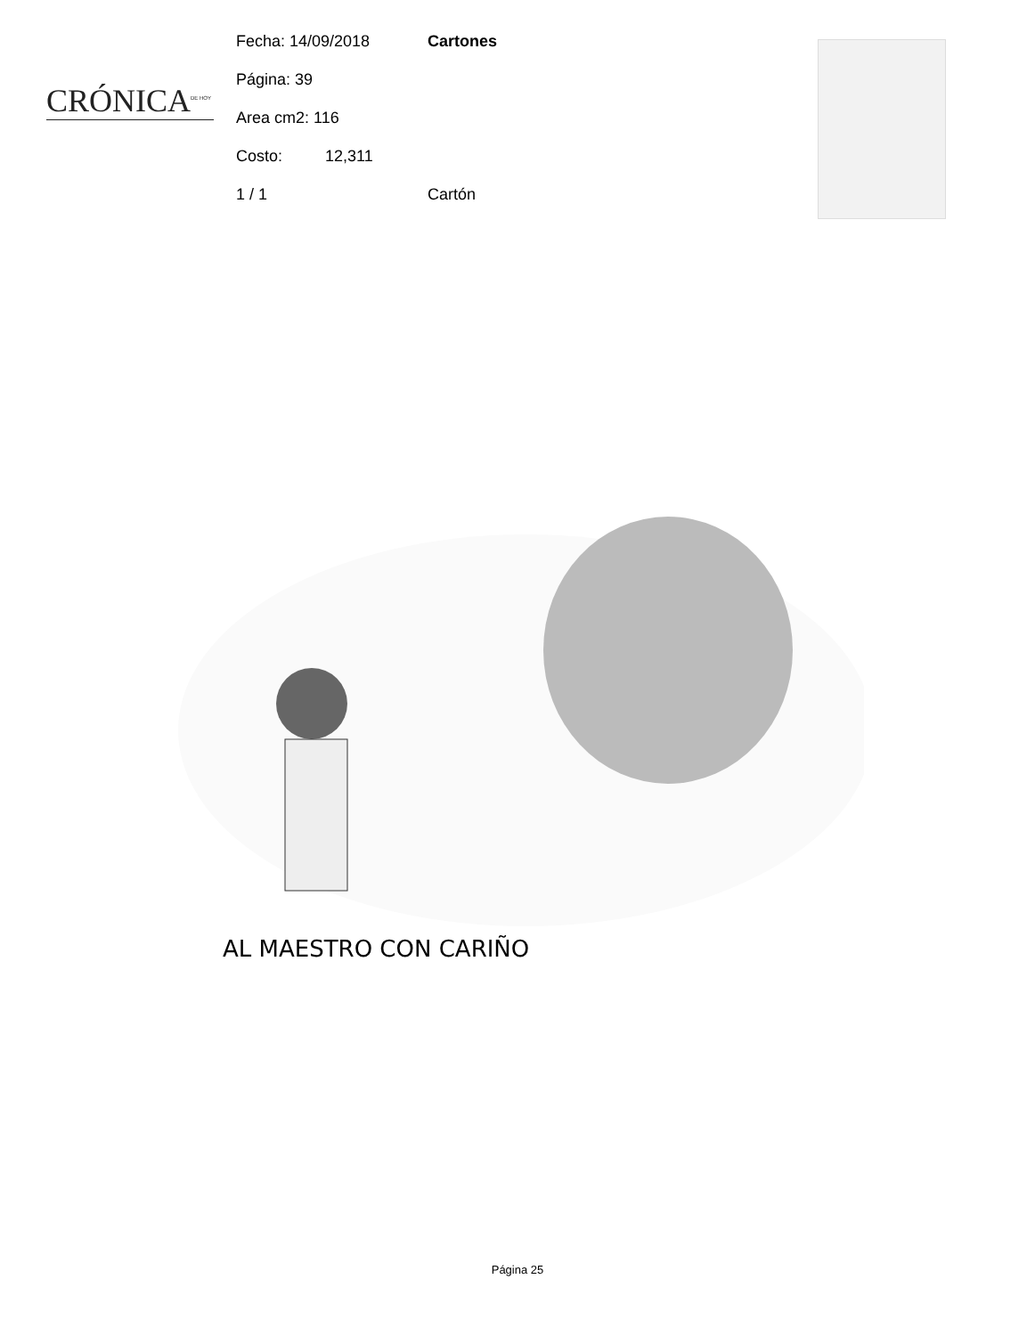CRÓNICA<sup>DE HOY</sup>
Fecha: 14/09/2018 Cartones
Página: 39
Area cm2: 116
Costo: 12,311
1 / 1 Cartón
AL MAESTRO CON CARIÑO
Página 25